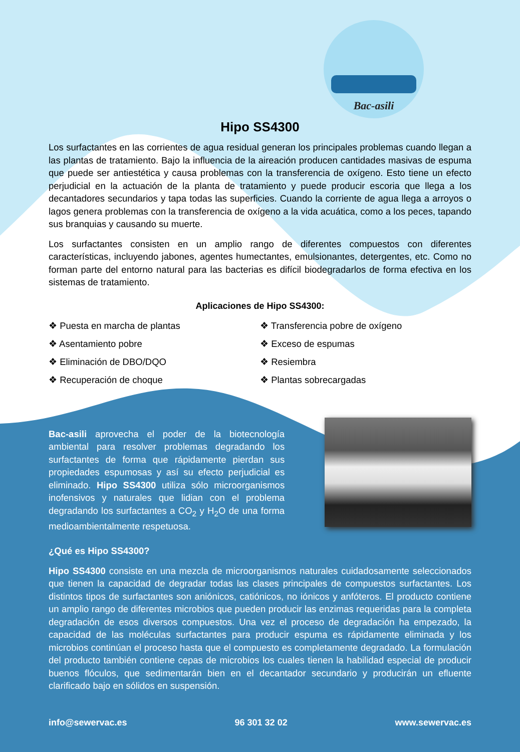Bac-asili
Hipo SS4300
Los surfactantes en las corrientes de agua residual generan los principales problemas cuando llegan a las plantas de tratamiento. Bajo la influencia de la aireación producen cantidades masivas de espuma que puede ser antiestética y causa problemas con la transferencia de oxígeno. Esto tiene un efecto perjudicial en la actuación de la planta de tratamiento y puede producir escoria que llega a los decantadores secundarios y tapa todas las superficies. Cuando la corriente de agua llega a arroyos o lagos genera problemas con la transferencia de oxígeno a la vida acuática, como a los peces, tapando sus branquias y causando su muerte.
Los surfactantes consisten en un amplio rango de diferentes compuestos con diferentes características, incluyendo jabones, agentes humectantes, emulsionantes, detergentes, etc. Como no forman parte del entorno natural para las bacterias es difícil biodegradarlos de forma efectiva en los sistemas de tratamiento.
Aplicaciones de Hipo SS4300:
❖ Puesta en marcha de plantas
❖ Asentamiento pobre
❖ Eliminación de DBO/DQO
❖ Recuperación de choque
❖ Transferencia pobre de oxígeno
❖ Exceso de espumas
❖ Resiembra
❖ Plantas sobrecargadas
Bac-asili aprovecha el poder de la biotecnología ambiental para resolver problemas degradando los surfactantes de forma que rápidamente pierdan sus propiedades espumosas y así su efecto perjudicial es eliminado. Hipo SS4300 utiliza sólo microorganismos inofensivos y naturales que lidian con el problema degradando los surfactantes a CO<sub>2</sub> y H<sub>2</sub>O de una forma medioambientalmente respetuosa.
¿Qué es Hipo SS4300?
Hipo SS4300 consiste en una mezcla de microorganismos naturales cuidadosamente seleccionados que tienen la capacidad de degradar todas las clases principales de compuestos surfactantes. Los distintos tipos de surfactantes son aniónicos, catiónicos, no iónicos y anfóteros. El producto contiene un amplio rango de diferentes microbios que pueden producir las enzimas requeridas para la completa degradación de esos diversos compuestos. Una vez el proceso de degradación ha empezado, la capacidad de las moléculas surfactantes para producir espuma es rápidamente eliminada y los microbios continúan el proceso hasta que el compuesto es completamente degradado. La formulación del producto también contiene cepas de microbios los cuales tienen la habilidad especial de producir buenos flóculos, que sedimentarán bien en el decantador secundario y producirán un efluente clarificado bajo en sólidos en suspensión.
info@sewervac.es 96 301 32 02 www.sewervac.es